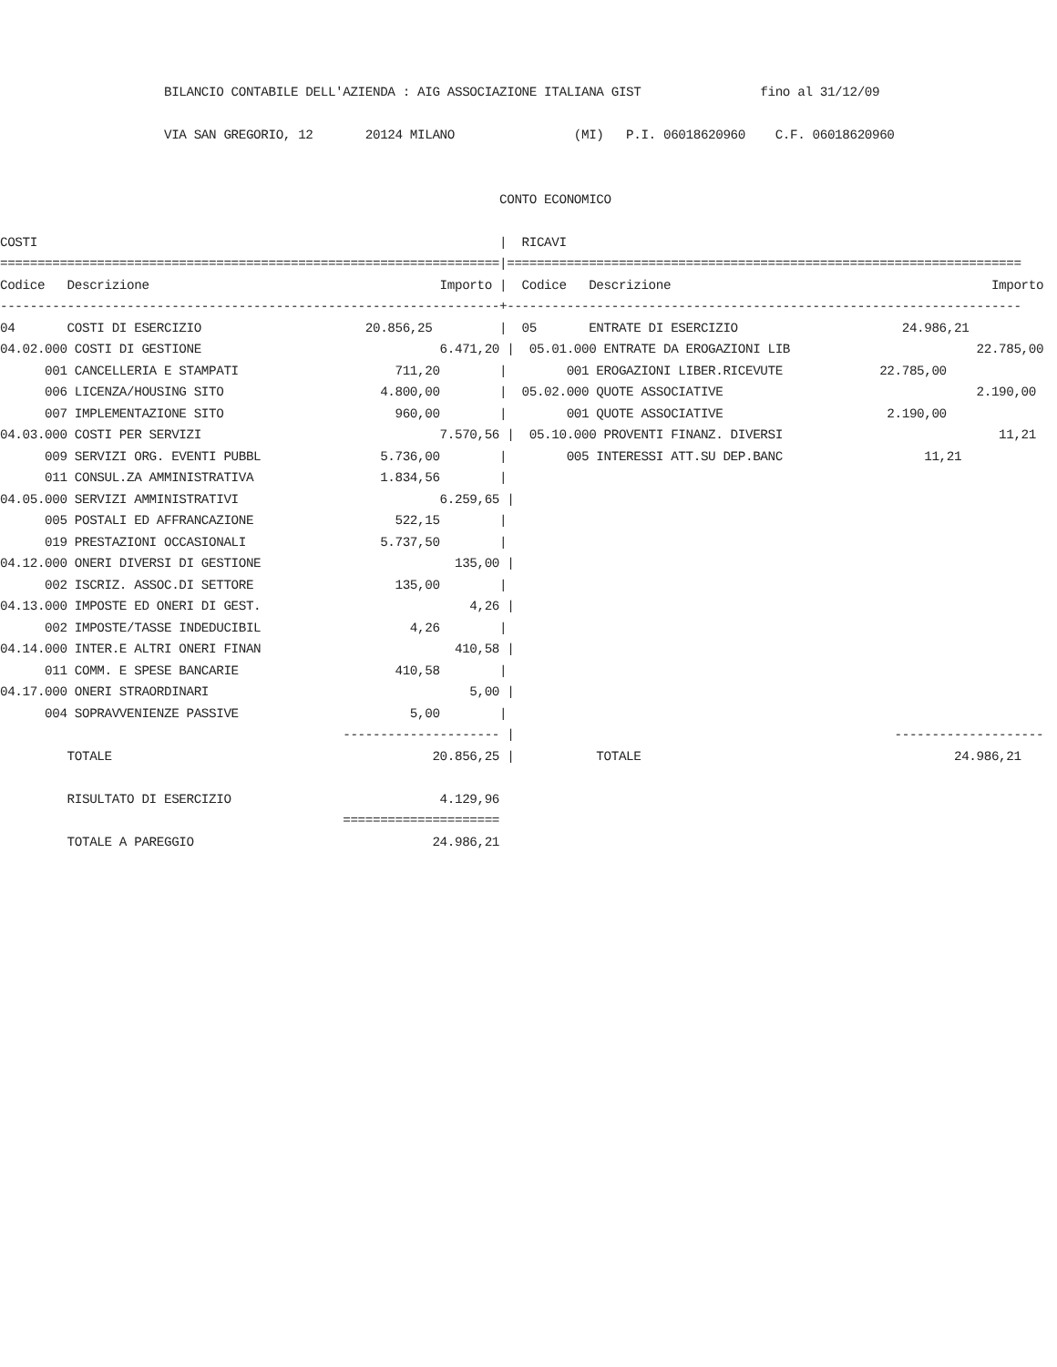BILANCIO CONTABILE DELL'AZIENDA : AIG ASSOCIAZIONE ITALIANA GIST                fino al 31/12/09

                      VIA SAN GREGORIO, 12       20124 MILANO                (MI)   P.I. 06018620960    C.F. 06018620960


                                                                   CONTO ECONOMICO

COSTI                                                              |  RICAVI
===================================================================|=====================================================================
Codice   Descrizione                                       Importo |  Codice   Descrizione                                           Importo
-------------------------------------------------------------------+---------------------------------------------------------------------
04       COSTI DI ESERCIZIO                      20.856,25         |  05       ENTRATE DI ESERCIZIO                      24.986,21
04.02.000 COSTI DI GESTIONE                                6.471,20 |  05.01.000 ENTRATE DA EROGAZIONI LIB                         22.785,00
      001 CANCELLERIA E STAMPATI                     711,20        |        001 EROGAZIONI LIBER.RICEVUTE             22.785,00
      006 LICENZA/HOUSING SITO                     4.800,00        |  05.02.000 QUOTE ASSOCIATIVE                                  2.190,00
      007 IMPLEMENTAZIONE SITO                       960,00        |        001 QUOTE ASSOCIATIVE                      2.190,00
04.03.000 COSTI PER SERVIZI                                7.570,56 |  05.10.000 PROVENTI FINANZ. DIVERSI                             11,21
      009 SERVIZI ORG. EVENTI PUBBL                5.736,00        |        005 INTERESSI ATT.SU DEP.BANC                   11,21
      011 CONSUL.ZA AMMINISTRATIVA                 1.834,56        |
04.05.000 SERVIZI AMMINISTRATIVI                           6.259,65 |
      005 POSTALI ED AFFRANCAZIONE                   522,15        |
      019 PRESTAZIONI OCCASIONALI                  5.737,50        |
04.12.000 ONERI DIVERSI DI GESTIONE                          135,00 |
      002 ISCRIZ. ASSOC.DI SETTORE                   135,00        |
04.13.000 IMPOSTE ED ONERI DI GEST.                            4,26 |
      002 IMPOSTE/TASSE INDEDUCIBIL                    4,26        |
04.14.000 INTER.E ALTRI ONERI FINAN                          410,58 |
      011 COMM. E SPESE BANCARIE                     410,58        |
04.17.000 ONERI STRAORDINARI                                   5,00 |
      004 SOPRAVVENIENZE PASSIVE                       5,00        |
                                              --------------------- |                                                   --------------------
         TOTALE                                           20.856,25 |           TOTALE                                          24.986,21

         RISULTATO DI ESERCIZIO                            4.129,96
                                              =====================
         TOTALE A PAREGGIO                                24.986,21